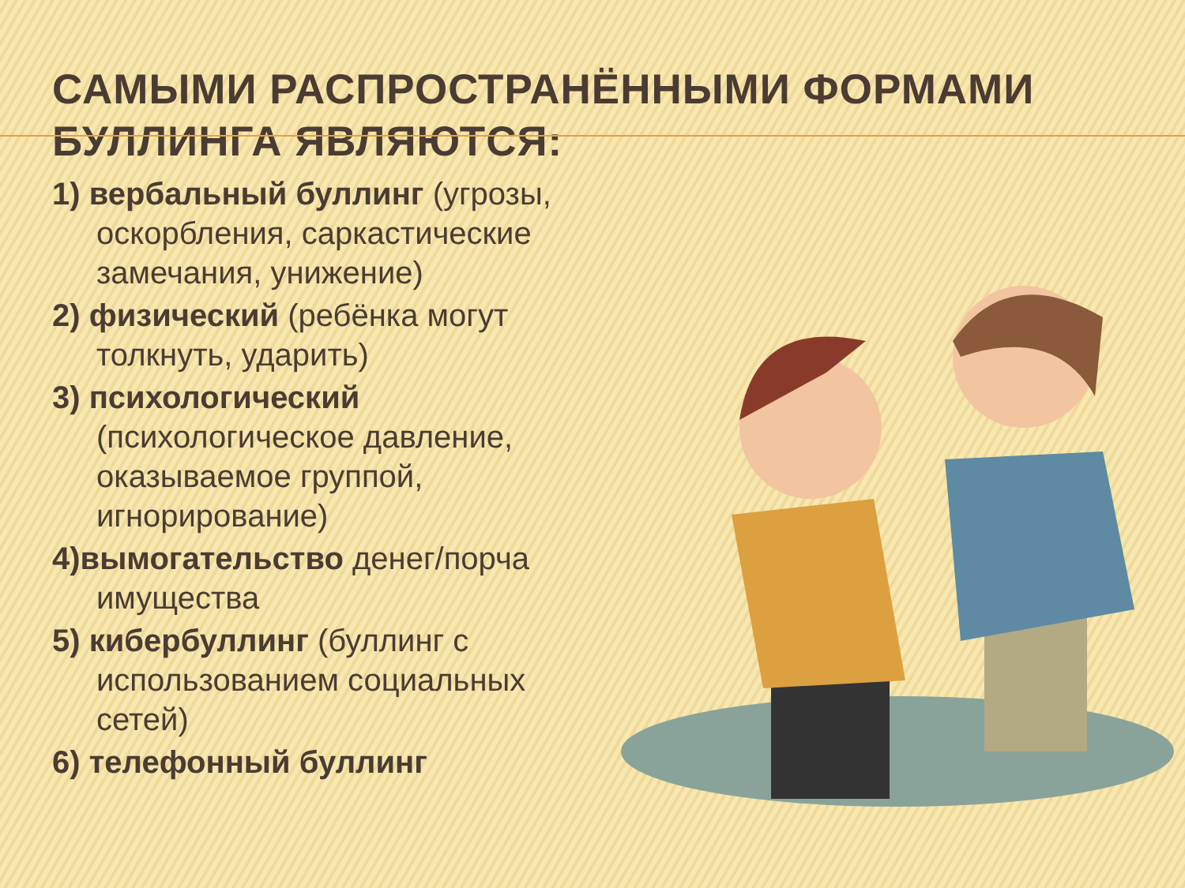САМЫМИ РАСПРОСТРАНЁННЫМИ ФОРМАМИ БУЛЛИНГА ЯВЛЯЮТСЯ:
1) вербальный буллинг (угрозы, оскорбления, саркастические замечания, унижение)
2) физический (ребёнка могут толкнуть, ударить)
3) психологический (психологическое давление, оказываемое группой, игнорирование)
4)вымогательство денег/порча имущества
5) кибербуллинг (буллинг с использованием социальных сетей)
6) телефонный буллинг